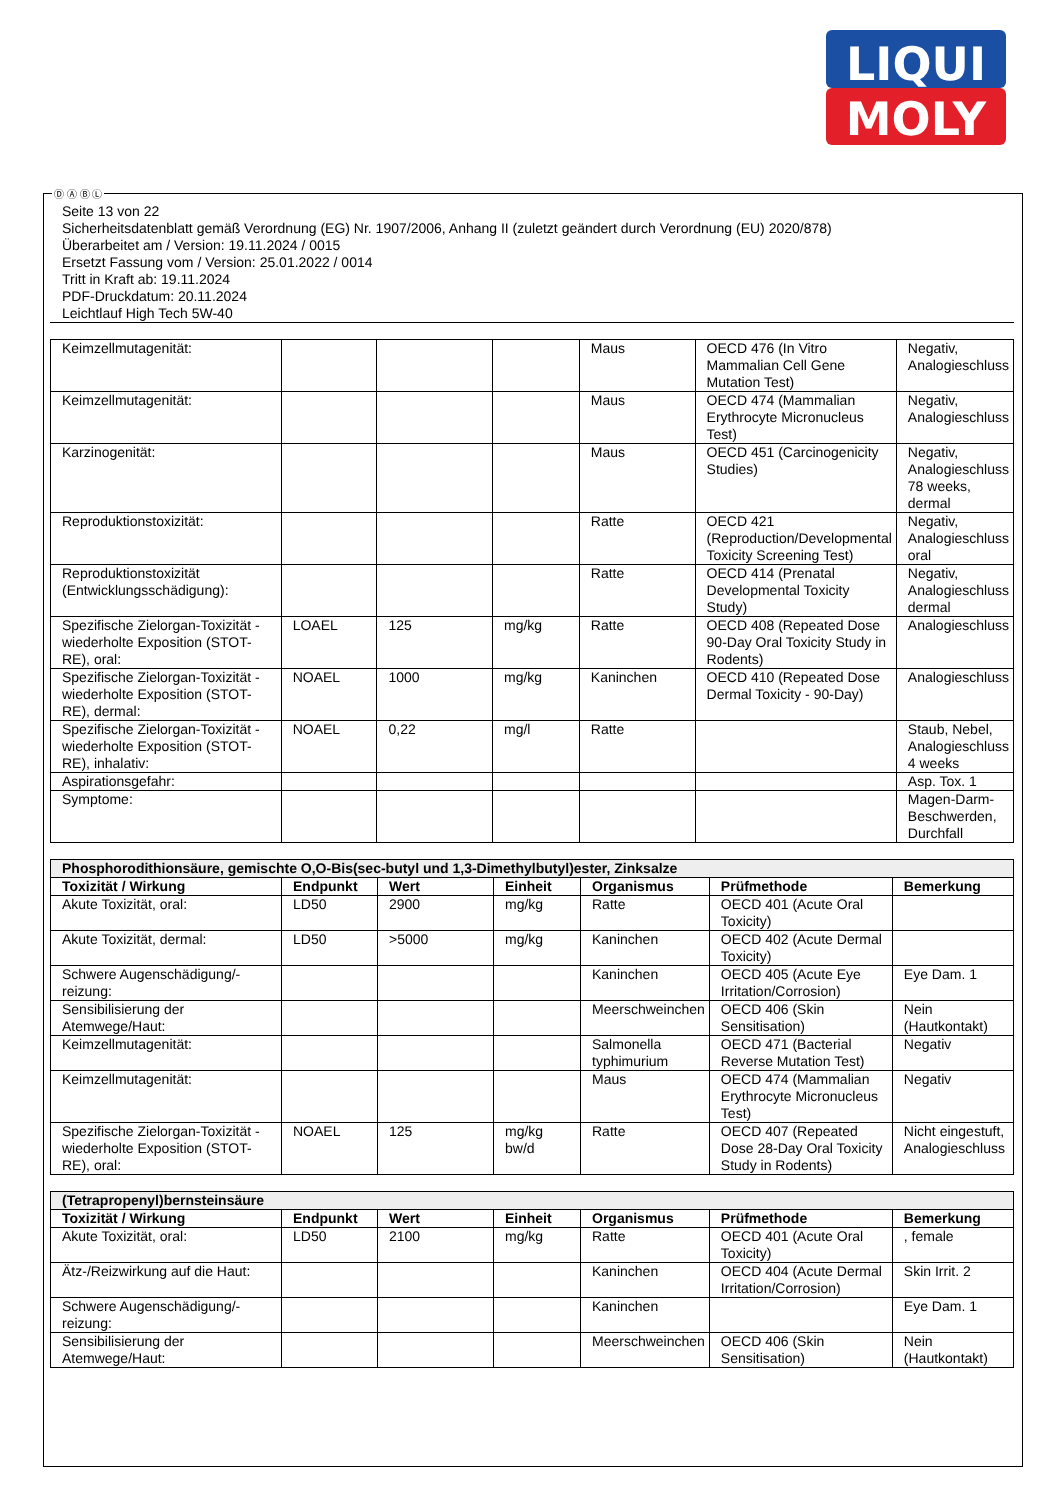LIQUI
MOLY
Ⓓ Ⓐ Ⓑ Ⓛ
Seite 13 von 22
Sicherheitsdatenblatt gemäß Verordnung (EG) Nr. 1907/2006, Anhang II (zuletzt geändert durch Verordnung (EU) 2020/878)
Überarbeitet am / Version: 19.11.2024 / 0015
Ersetzt Fassung vom / Version: 25.01.2022 / 0014
Tritt in Kraft ab: 19.11.2024
PDF-Druckdatum: 20.11.2024
Leichtlauf High Tech 5W-40
| Keimzellmutagenität: | | | | Maus | OECD 476 (In Vitro Mammalian Cell Gene Mutation Test) | Negativ, Analogieschluss |
| Keimzellmutagenität: | | | | Maus | OECD 474 (Mammalian Erythrocyte Micronucleus Test) | Negativ, Analogieschluss |
| Karzinogenität: | | | | Maus | OECD 451 (Carcinogenicity Studies) | Negativ, Analogieschluss 78 weeks, dermal |
| Reproduktionstoxizität: | | | | Ratte | OECD 421 (Reproduction/Developmental Toxicity Screening Test) | Negativ, Analogieschluss oral |
| Reproduktionstoxizität (Entwicklungsschädigung): | | | | Ratte | OECD 414 (Prenatal Developmental Toxicity Study) | Negativ, Analogieschluss dermal |
| Spezifische Zielorgan-Toxizität - wiederholte Exposition (STOT-RE), oral: | LOAEL | 125 | mg/kg | Ratte | OECD 408 (Repeated Dose 90-Day Oral Toxicity Study in Rodents) | Analogieschluss |
| Spezifische Zielorgan-Toxizität - wiederholte Exposition (STOT-RE), dermal: | NOAEL | 1000 | mg/kg | Kaninchen | OECD 410 (Repeated Dose Dermal Toxicity - 90-Day) | Analogieschluss |
| Spezifische Zielorgan-Toxizität - wiederholte Exposition (STOT-RE), inhalativ: | NOAEL | 0,22 | mg/l | Ratte | | Staub, Nebel, Analogieschluss 4 weeks |
| Aspirationsgefahr: | | | | | | Asp. Tox. 1 |
| Symptome: | | | | | | Magen-Darm-Beschwerden, Durchfall |
| Phosphorodithionsäure, gemischte O,O-Bis(sec-butyl und 1,3-Dimethylbutyl)ester, Zinksalze | | | | | | |
| Toxizität / Wirkung | Endpunkt | Wert | Einheit | Organismus | Prüfmethode | Bemerkung |
| Akute Toxizität, oral: | LD50 | 2900 | mg/kg | Ratte | OECD 401 (Acute Oral Toxicity) | |
| Akute Toxizität, dermal: | LD50 | >5000 | mg/kg | Kaninchen | OECD 402 (Acute Dermal Toxicity) | |
| Schwere Augenschädigung/-reizung: | | | | Kaninchen | OECD 405 (Acute Eye Irritation/Corrosion) | Eye Dam. 1 |
| Sensibilisierung der Atemwege/Haut: | | | | Meerschweinchen | OECD 406 (Skin Sensitisation) | Nein (Hautkontakt) |
| Keimzellmutagenität: | | | | Salmonella typhimurium | OECD 471 (Bacterial Reverse Mutation Test) | Negativ |
| Keimzellmutagenität: | | | | Maus | OECD 474 (Mammalian Erythrocyte Micronucleus Test) | Negativ |
| Spezifische Zielorgan-Toxizität - wiederholte Exposition (STOT-RE), oral: | NOAEL | 125 | mg/kg bw/d | Ratte | OECD 407 (Repeated Dose 28-Day Oral Toxicity Study in Rodents) | Nicht eingestuft, Analogieschluss |
| (Tetrapropenyl)bernsteinsäure | | | | | | |
| Toxizität / Wirkung | Endpunkt | Wert | Einheit | Organismus | Prüfmethode | Bemerkung |
| Akute Toxizität, oral: | LD50 | 2100 | mg/kg | Ratte | OECD 401 (Acute Oral Toxicity) | , female |
| Ätz-/Reizwirkung auf die Haut: | | | | Kaninchen | OECD 404 (Acute Dermal Irritation/Corrosion) | Skin Irrit. 2 |
| Schwere Augenschädigung/-reizung: | | | | Kaninchen | | Eye Dam. 1 |
| Sensibilisierung der Atemwege/Haut: | | | | Meerschweinchen | OECD 406 (Skin Sensitisation) | Nein (Hautkontakt) |